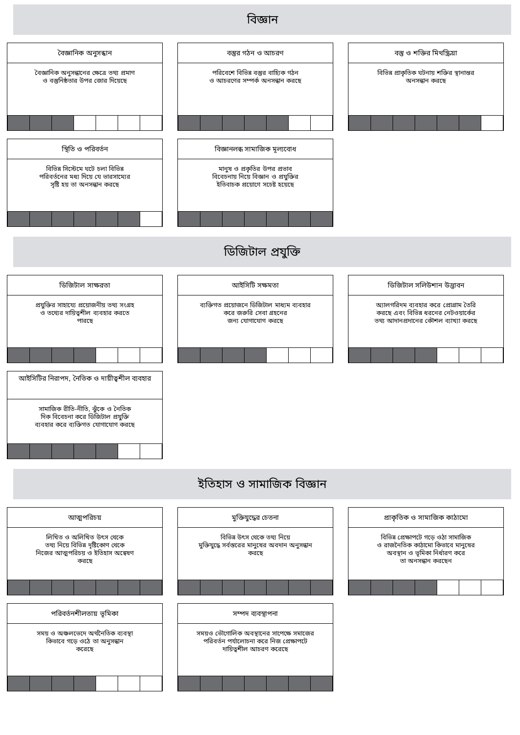বিজ্ঞান
বৈজ্ঞানিক অনুসন্ধান
বৈজ্ঞানিক অনুসন্ধানের ক্ষেত্রে তথ্য প্রমাণ
ও বস্তুনিষ্ঠতার উপর জোর দিয়েছে
বস্তুর গঠন ও আচরণ
পরিবেশে বিভিন্ন বস্তুর বাহ্যিক গঠন
ও আচরণের সম্পর্ক অনসন্ধান করছে
বস্তু ও শক্তির মিথস্ক্রিয়া
বিভিন্ন প্রাকৃতিক ঘটনায় শক্তির স্থানান্তর
অনসন্ধান করছে
স্থিতি ও পরিবর্তন
বিভিন্ন সিস্টেমে ঘটে চলা বিভিন্ন
পরিবর্তনের মধ্য দিয়ে যে ভারসাম্যের
সৃষ্টি হয় তা অনসন্ধান করছে
বিজ্ঞানলব্ধ সামাজিক মূল্যবোধ
মানুষ ও প্রকৃতির উপর প্রভাব
বিবেচনায় নিয়ে বিজ্ঞান ও প্রযুক্তির
ইতিবাচক প্রয়োগে সচেষ্ট হয়েছে
ডিজিটাল প্রযুক্তি
ডিজিটাল সাক্ষরতা
প্রযুক্তির সাহায্যে প্রয়োজনীয় তথ্য সংগ্রহ
ও তথ্যের দায়িত্বশীল ব্যবহার করতে
পারছে
আইসিটি সক্ষমতা
ব্যক্তিগত প্রয়োজনে ডিজিটাল মাধ্যম ব্যবহার
করে জরুরি সেবা গ্রহনের
জন্য যোগাযোগ করছে
ডিজিটাল সলিউশান উদ্ভাবন
অ্যালগরিদম ব্যবহার করে প্রোগ্রাম তৈরি
করছে এবং বিভিন্ন ধরনের নেটওয়ার্কের
তথ্য আদানপ্রদানের কৌশল ব্যাখ্যা করছে
আইসিটির নিরাপদ, নৈতিক ও দায়ীত্বশীল ব্যবহার
সামাজিক রীতি-নীতি, ঝুঁকে ও নৈতিক
দিক বিবেচনা করে ডিজিটাল প্রযুক্তি
ব্যবহার করে ব্যক্তিগত যোগাযোগ করছে
ইতিহাস ও সামাজিক বিজ্ঞান
আত্মপরিচয়
লিখিত ও অলিখিত উৎস থেকে
তথ্য নিয়ে বিভিন্ন দৃষ্টিকোণ থেকে
নিজের আত্মপরিচয় ও ইতিহাস অন্বেষণ
করছে
মুক্তিযুদ্ধের চেতনা
বিভিন্ন উৎস থেকে তথ্য নিয়ে
মুক্তিযুদ্ধে সর্বস্তরের মানুষের অবদান অনুসন্ধান
করছে
প্রাকৃতিক ও সামাজিক কাঠামো
বিভিন্ন প্রেক্ষাপটে গড়ে ওঠা সামাজিক
ও রাজনৈতিক কাঠামো কিভাবে মানুষের
অবস্থান ও ভূমিকা নির্ধারণ করে
তা অনসন্ধান করছেন
পরিবর্তনশীলতায় ভূমিকা
সময় ও অঞ্চলভেদে অর্থনৈতিক ব্যবস্থা
কিভাবে গড়ে ওঠে তা অনুসন্ধান
করেছে
সম্পদ ব্যবস্থাপনা
সময়ও ভৌগোলিক অবস্থানের সাপেক্ষে সমাজের
পরিবর্তন পর্যালোচনা করে নিজ প্রেক্ষাপটে
দায়িত্বশীল আচরণ করেছে